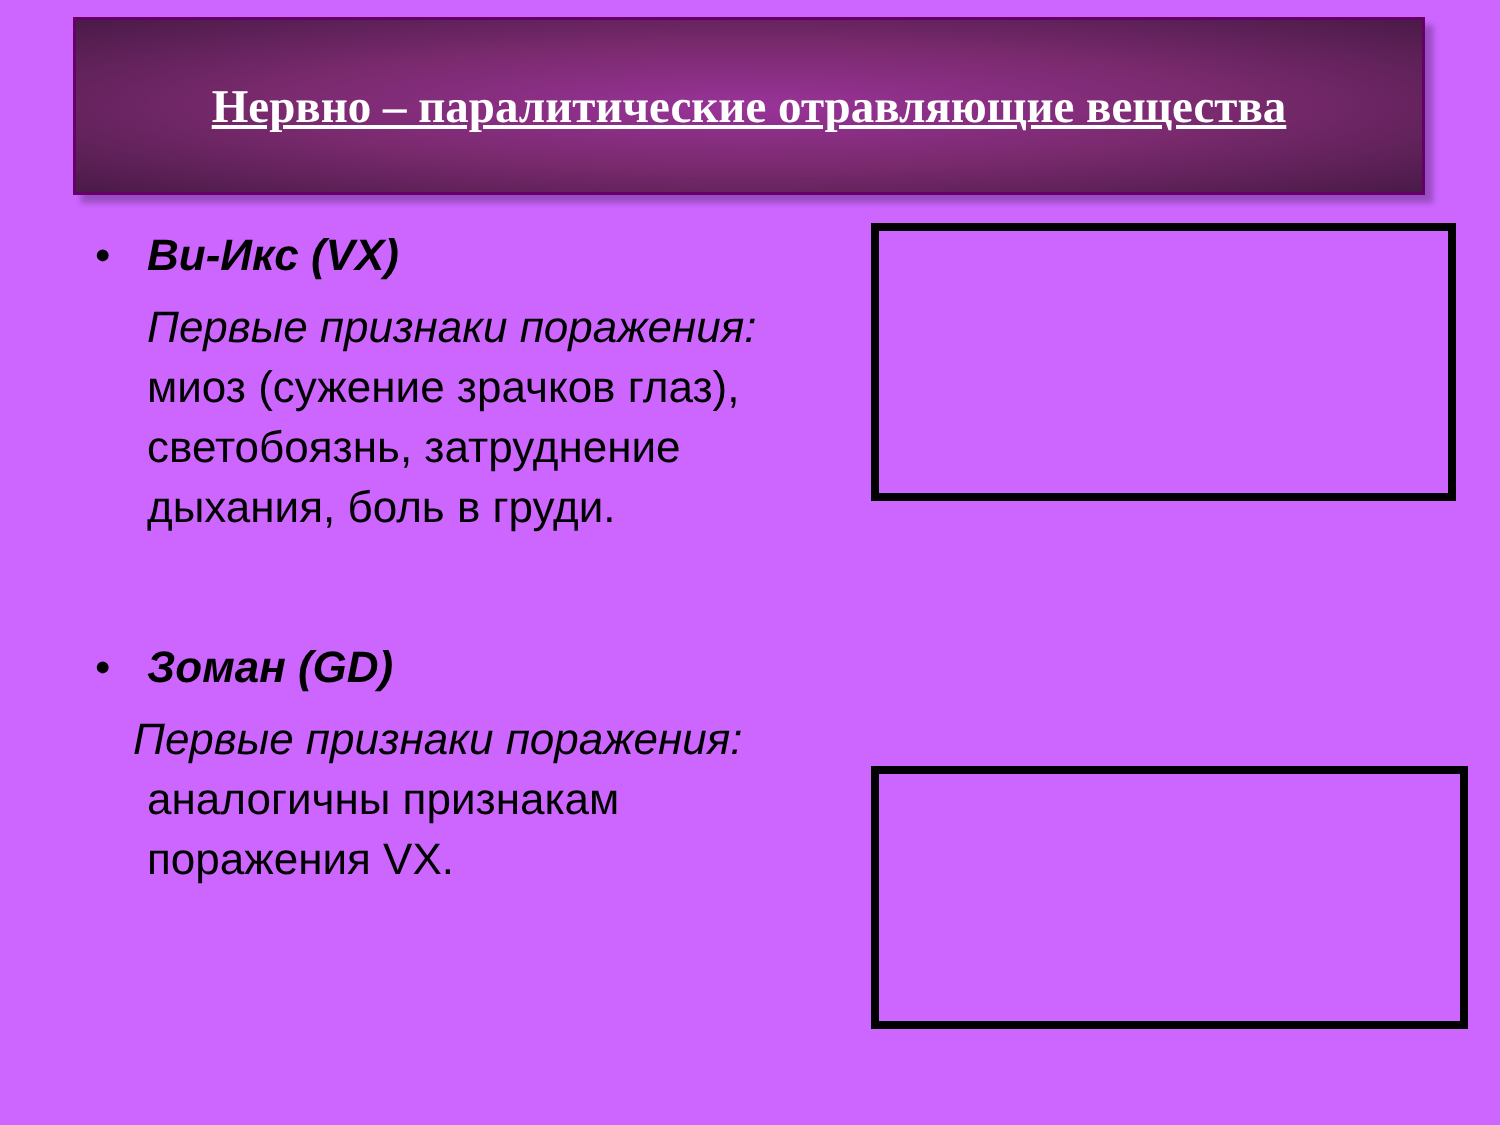Нервно – паралитические отравляющие вещества
• Ви-Икс (VX)
Первые признаки поражения:
миоз (сужение зрачков глаз), светобоязнь, затруднение дыхания, боль в груди.
• Зоман (GD)
Первые признаки поражения:
аналогичны признакам поражения VX.